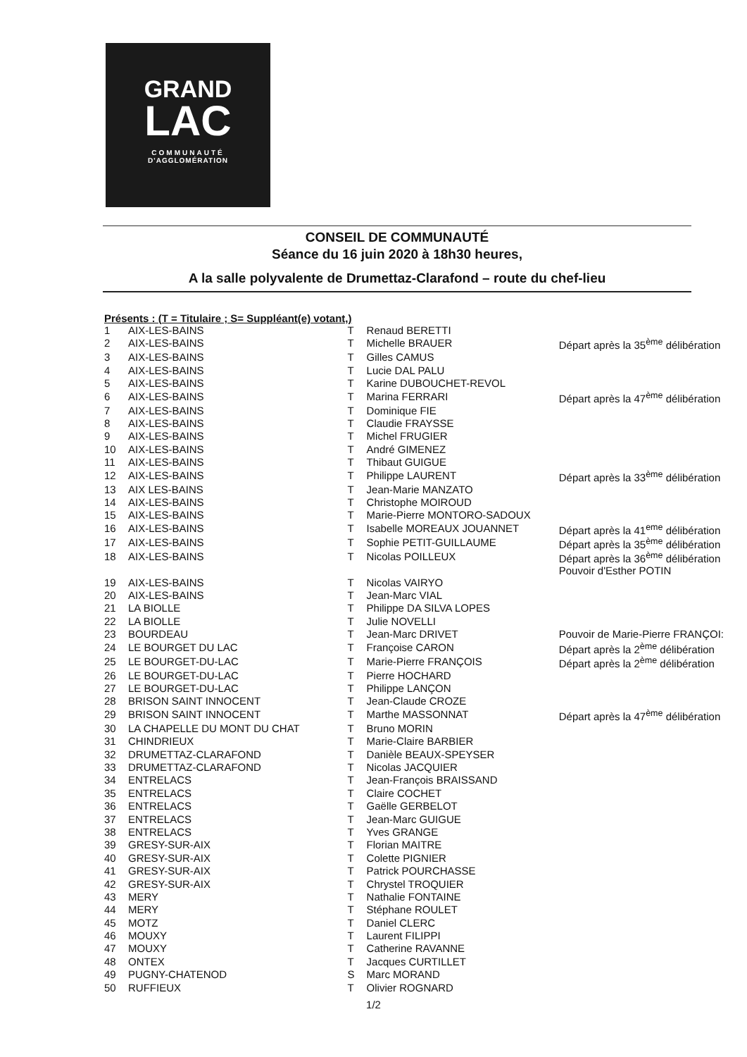GRAND
LAC
COMMUNAUTÉ
D'AGGLOMÉRATION
CONSEIL DE COMMUNAUTÉ
Séance du 16 juin 2020 à 18h30 heures,
A la salle polyvalente de Drumettaz-Clarafond – route du chef-lieu
Présents : (T = Titulaire ; S= Suppléant(e) votant,)
| 1 | AIX-LES-BAINS | T | Renaud BERETTI | |
| 2 | AIX-LES-BAINS | T | Michelle BRAUER | Départ après la 35<sup>ème</sup> délibération |
| 3 | AIX-LES-BAINS | T | Gilles CAMUS | |
| 4 | AIX-LES-BAINS | T | Lucie DAL PALU | |
| 5 | AIX-LES-BAINS | T | Karine DUBOUCHET-REVOL | |
| 6 | AIX-LES-BAINS | T | Marina FERRARI | Départ après la 47<sup>ème</sup> délibération |
| 7 | AIX-LES-BAINS | T | Dominique FIE | |
| 8 | AIX-LES-BAINS | T | Claudie FRAYSSE | |
| 9 | AIX-LES-BAINS | T | Michel FRUGIER | |
| 10 | AIX-LES-BAINS | T | André GIMENEZ | |
| 11 | AIX-LES-BAINS | T | Thibaut GUIGUE | |
| 12 | AIX-LES-BAINS | T | Philippe LAURENT | Départ après la 33<sup>ème</sup> délibération |
| 13 | AIX LES-BAINS | T | Jean-Marie MANZATO | |
| 14 | AIX-LES-BAINS | T | Christophe MOIROUD | |
| 15 | AIX-LES-BAINS | T | Marie-Pierre MONTORO-SADOUX | |
| 16 | AIX-LES-BAINS | T | Isabelle MOREAUX JOUANNET | Départ après la 41<sup>eme</sup> délibération |
| 17 | AIX-LES-BAINS | T | Sophie PETIT-GUILLAUME | Départ après la 35<sup>ème</sup> délibération |
| 18 | AIX-LES-BAINS | T | Nicolas POILLEUX | Départ après la 36<sup>ème</sup> délibération Pouvoir d'Esther POTIN |
| 19 | AIX-LES-BAINS | T | Nicolas VAIRYO | |
| 20 | AIX-LES-BAINS | T | Jean-Marc VIAL | |
| 21 | LA BIOLLE | T | Philippe DA SILVA LOPES | |
| 22 | LA BIOLLE | T | Julie NOVELLI | |
| 23 | BOURDEAU | T | Jean-Marc DRIVET | Pouvoir de Marie-Pierre FRANÇOI: |
| 24 | LE BOURGET DU LAC | T | Françoise CARON | Départ après la 2<sup>ème</sup> délibération |
| 25 | LE BOURGET-DU-LAC | T | Marie-Pierre FRANÇOIS | Départ après la 2<sup>ème</sup> délibération |
| 26 | LE BOURGET-DU-LAC | T | Pierre HOCHARD | |
| 27 | LE BOURGET-DU-LAC | T | Philippe LANÇON | |
| 28 | BRISON SAINT INNOCENT | T | Jean-Claude CROZE | |
| 29 | BRISON SAINT INNOCENT | T | Marthe MASSONNAT | Départ après la 47<sup>ème</sup> délibération |
| 30 | LA CHAPELLE DU MONT DU CHAT | T | Bruno MORIN | |
| 31 | CHINDRIEUX | T | Marie-Claire BARBIER | |
| 32 | DRUMETTAZ-CLARAFOND | T | Danièle BEAUX-SPEYSER | |
| 33 | DRUMETTAZ-CLARAFOND | T | Nicolas JACQUIER | |
| 34 | ENTRELACS | T | Jean-François BRAISSAND | |
| 35 | ENTRELACS | T | Claire COCHET | |
| 36 | ENTRELACS | T | Gaëlle GERBELOT | |
| 37 | ENTRELACS | T | Jean-Marc GUIGUE | |
| 38 | ENTRELACS | T | Yves GRANGE | |
| 39 | GRESY-SUR-AIX | T | Florian MAITRE | |
| 40 | GRESY-SUR-AIX | T | Colette PIGNIER | |
| 41 | GRESY-SUR-AIX | T | Patrick POURCHASSE | |
| 42 | GRESY-SUR-AIX | T | Chrystel TROQUIER | |
| 43 | MERY | T | Nathalie FONTAINE | |
| 44 | MERY | T | Stéphane ROULET | |
| 45 | MOTZ | T | Daniel CLERC | |
| 46 | MOUXY | T | Laurent FILIPPI | |
| 47 | MOUXY | T | Catherine RAVANNE | |
| 48 | ONTEX | T | Jacques CURTILLET | |
| 49 | PUGNY-CHATENOD | S | Marc MORAND | |
| 50 | RUFFIEUX | T | Olivier ROGNARD | |
1/2